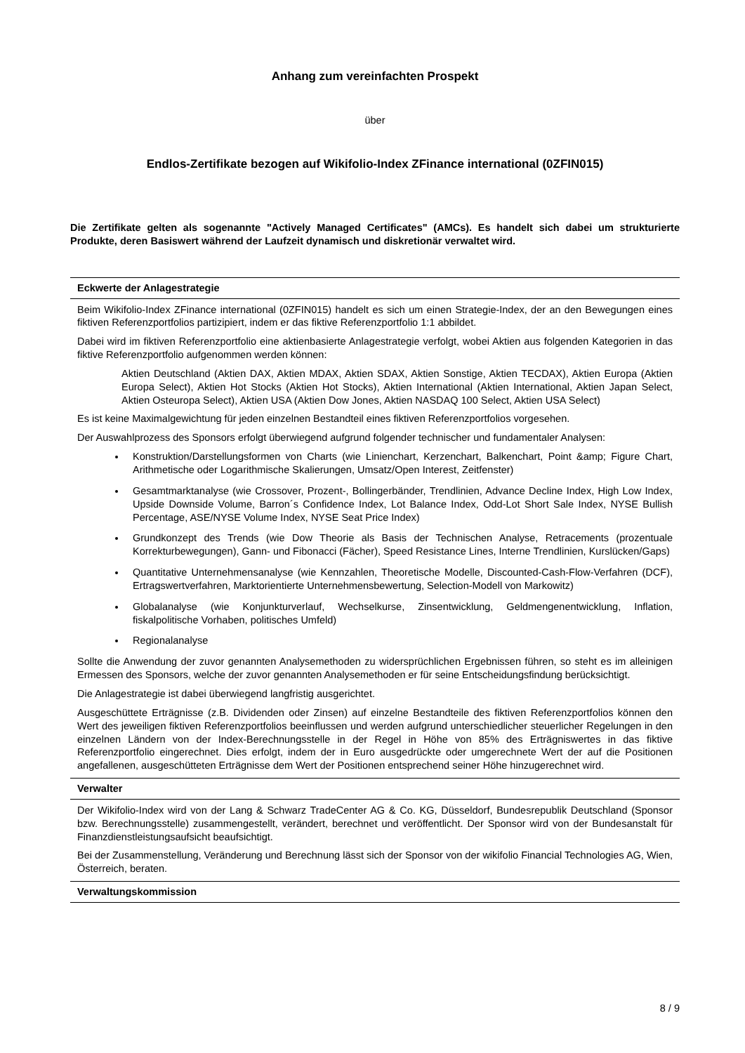Anhang zum vereinfachten Prospekt
über
Endlos-Zertifikate bezogen auf Wikifolio-Index ZFinance international (0ZFIN015)
Die Zertifikate gelten als sogenannte "Actively Managed Certificates" (AMCs). Es handelt sich dabei um strukturierte Produkte, deren Basiswert während der Laufzeit dynamisch und diskretionär verwaltet wird.
Eckwerte der Anlagestrategie
Beim Wikifolio-Index ZFinance international (0ZFIN015) handelt es sich um einen Strategie-Index, der an den Bewegungen eines fiktiven Referenzportfolios partizipiert, indem er das fiktive Referenzportfolio 1:1 abbildet.
Dabei wird im fiktiven Referenzportfolio eine aktienbasierte Anlagestrategie verfolgt, wobei Aktien aus folgenden Kategorien in das fiktive Referenzportfolio aufgenommen werden können:
Aktien Deutschland (Aktien DAX, Aktien MDAX, Aktien SDAX, Aktien Sonstige, Aktien TECDAX), Aktien Europa (Aktien Europa Select), Aktien Hot Stocks (Aktien Hot Stocks), Aktien International (Aktien International, Aktien Japan Select, Aktien Osteuropa Select), Aktien USA (Aktien Dow Jones, Aktien NASDAQ 100 Select, Aktien USA Select)
Es ist keine Maximalgewichtung für jeden einzelnen Bestandteil eines fiktiven Referenzportfolios vorgesehen.
Der Auswahlprozess des Sponsors erfolgt überwiegend aufgrund folgender technischer und fundamentaler Analysen:
Konstruktion/Darstellungsformen von Charts (wie Linienchart, Kerzenchart, Balkenchart, Point &amp; Figure Chart, Arithmetische oder Logarithmische Skalierungen, Umsatz/Open Interest, Zeitfenster)
Gesamtmarktanalyse (wie Crossover, Prozent-, Bollingerbänder, Trendlinien, Advance Decline Index, High Low Index, Upside Downside Volume, Barron´s Confidence Index, Lot Balance Index, Odd-Lot Short Sale Index, NYSE Bullish Percentage, ASE/NYSE Volume Index, NYSE Seat Price Index)
Grundkonzept des Trends (wie Dow Theorie als Basis der Technischen Analyse, Retracements (prozentuale Korrekturbewegungen), Gann- und Fibonacci (Fächer), Speed Resistance Lines, Interne Trendlinien, Kurslücken/Gaps)
Quantitative Unternehmensanalyse (wie Kennzahlen, Theoretische Modelle, Discounted-Cash-Flow-Verfahren (DCF), Ertragswertverfahren, Marktorientierte Unternehmensbewertung, Selection-Modell von Markowitz)
Globalanalyse (wie Konjunkturverlauf, Wechselkurse, Zinsentwicklung, Geldmengenentwicklung, Inflation, fiskalpolitische Vorhaben, politisches Umfeld)
Regionalanalyse
Sollte die Anwendung der zuvor genannten Analysemethoden zu widersprüchlichen Ergebnissen führen, so steht es im alleinigen Ermessen des Sponsors, welche der zuvor genannten Analysemethoden er für seine Entscheidungsfindung berücksichtigt.
Die Anlagestrategie ist dabei überwiegend langfristig ausgerichtet.
Ausgeschüttete Erträgnisse (z.B. Dividenden oder Zinsen) auf einzelne Bestandteile des fiktiven Referenzportfolios können den Wert des jeweiligen fiktiven Referenzportfolios beeinflussen und werden aufgrund unterschiedlicher steuerlicher Regelungen in den einzelnen Ländern von der Index-Berechnungsstelle in der Regel in Höhe von 85% des Erträgniswertes in das fiktive Referenzportfolio eingerechnet. Dies erfolgt, indem der in Euro ausgedrückte oder umgerechnete Wert der auf die Positionen angefallenen, ausgeschütteten Erträgnisse dem Wert der Positionen entsprechend seiner Höhe hinzugerechnet wird.
Verwalter
Der Wikifolio-Index wird von der Lang & Schwarz TradeCenter AG & Co. KG, Düsseldorf, Bundesrepublik Deutschland (Sponsor bzw. Berechnungsstelle) zusammengestellt, verändert, berechnet und veröffentlicht. Der Sponsor wird von der Bundesanstalt für Finanzdienstleistungsaufsicht beaufsichtigt.
Bei der Zusammenstellung, Veränderung und Berechnung lässt sich der Sponsor von der wikifolio Financial Technologies AG, Wien, Österreich, beraten.
Verwaltungskommission
8 / 9